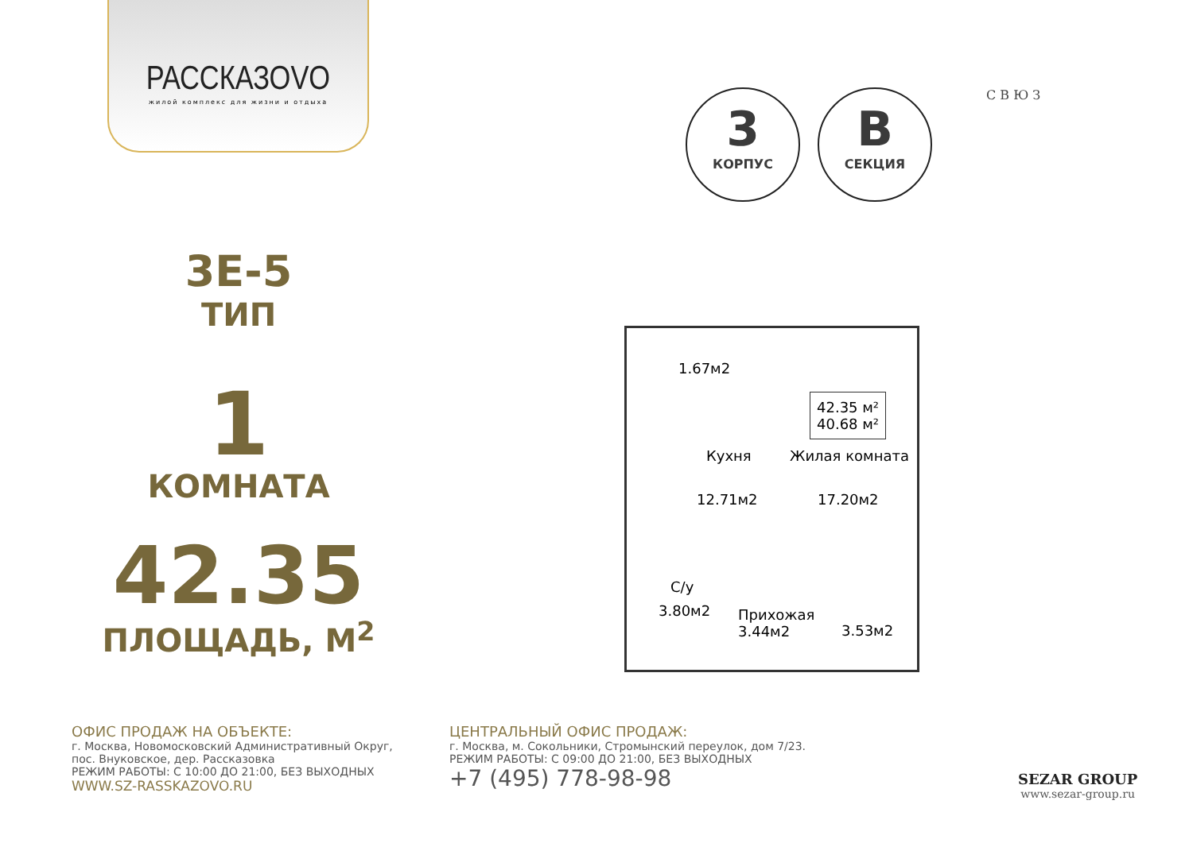РАССКАЗОVО
жилой комплекс для жизни и отдыха
3
КОРПУС
B
СЕКЦИЯ
С В Ю З
3E-5
ТИП
1
КОМНАТА
42.35
ПЛОЩАДЬ, М<sup>2</sup>
1.67м2
42.35 м²
40.68 м²
Кухня Жилая комната
12.71м2 17.20м2
С/у
3.80м2 Прихожая
3.44м2 3.53м2
ОФИС ПРОДАЖ НА ОБЪЕКТЕ:
г. Москва, Новомосковский Административный Округ,
пос. Внуковское, дер. Рассказовка
РЕЖИМ РАБОТЫ: С 10:00 ДО 21:00, БЕЗ ВЫХОДНЫХ
WWW.SZ-RASSKAZOVO.RU
ЦЕНТРАЛЬНЫЙ ОФИС ПРОДАЖ:
г. Москва, м. Сокольники, Стромынский переулок, дом 7/23.
РЕЖИМ РАБОТЫ: С 09:00 ДО 21:00, БЕЗ ВЫХОДНЫХ
+7 (495) 778-98-98
SEZAR GROUP
www.sezar-group.ru